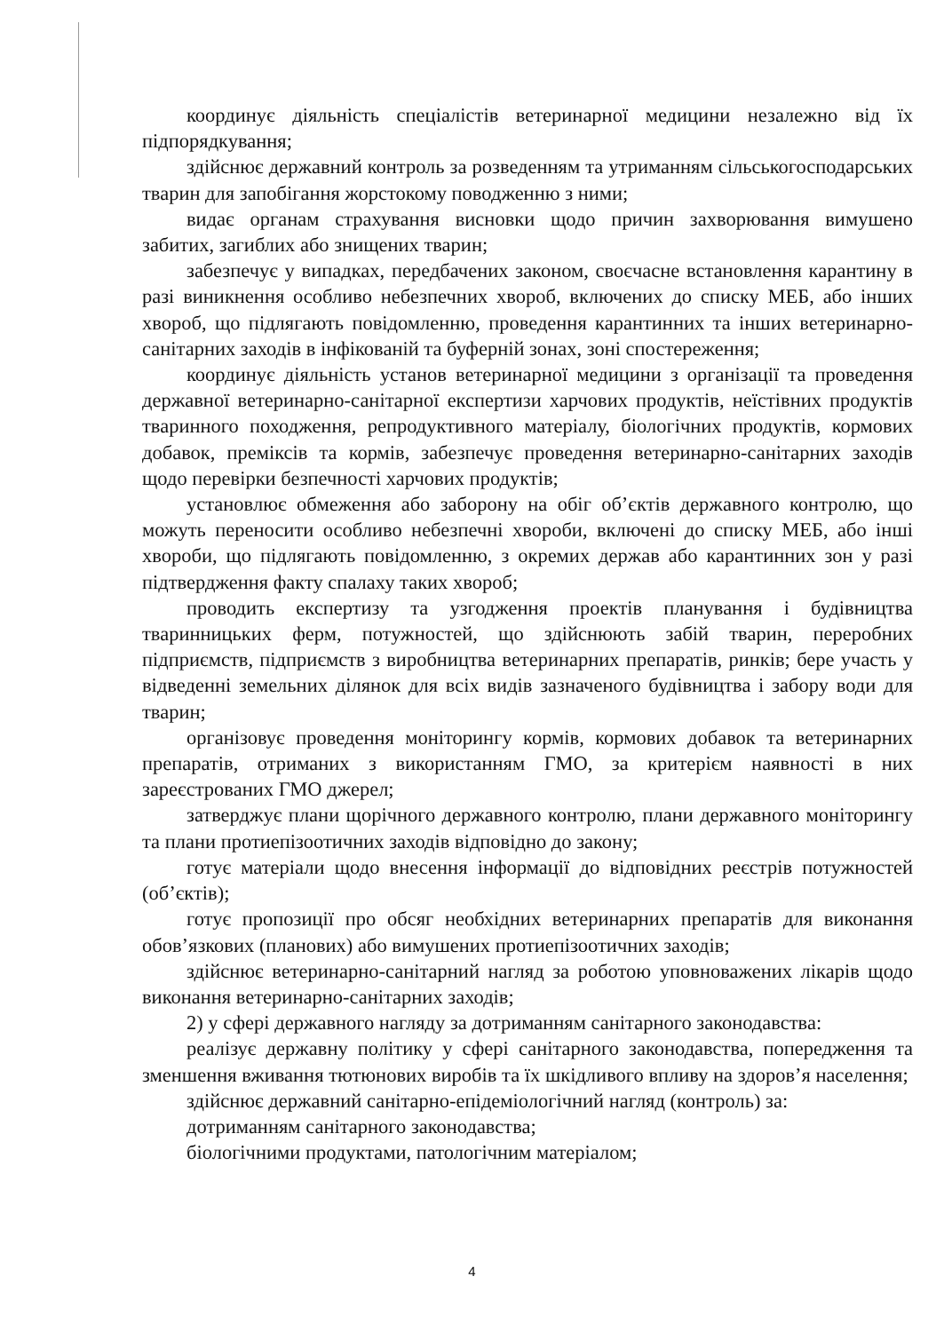координує діяльність спеціалістів ветеринарної медицини незалежно від їх підпорядкування;
здійснює державний контроль за розведенням та утриманням сільськогосподарських тварин для запобігання жорстокому поводженню з ними;
видає органам страхування висновки щодо причин захворювання вимушено забитих, загиблих або знищених тварин;
забезпечує у випадках, передбачених законом, своєчасне встановлення карантину в разі виникнення особливо небезпечних хвороб, включених до списку МЕБ, або інших хвороб, що підлягають повідомленню, проведення карантинних та інших ветеринарно-санітарних заходів в інфікованій та буферній зонах, зоні спостереження;
координує діяльність установ ветеринарної медицини з організації та проведення державної ветеринарно-санітарної експертизи харчових продуктів, неїстівних продуктів тваринного походження, репродуктивного матеріалу, біологічних продуктів, кормових добавок, преміксів та кормів, забезпечує проведення ветеринарно-санітарних заходів щодо перевірки безпечності харчових продуктів;
установлює обмеження або заборону на обіг об’єктів державного контролю, що можуть переносити особливо небезпечні хвороби, включені до списку МЕБ, або інші хвороби, що підлягають повідомленню, з окремих держав або карантинних зон у разі підтвердження факту спалаху таких хвороб;
проводить експертизу та узгодження проектів планування і будівництва тваринницьких ферм, потужностей, що здійснюють забій тварин, переробних підприємств, підприємств з виробництва ветеринарних препаратів, ринків; бере участь у відведенні земельних ділянок для всіх видів зазначеного будівництва і забору води для тварин;
організовує проведення моніторингу кормів, кормових добавок та ветеринарних препаратів, отриманих з використанням ГМО, за критерієм наявності в них зареєстрованих ГМО джерел;
затверджує плани щорічного державного контролю, плани державного моніторингу та плани протиепізоотичних заходів відповідно до закону;
готує матеріали щодо внесення інформації до відповідних реєстрів потужностей (об’єктів);
готує пропозиції про обсяг необхідних ветеринарних препаратів для виконання обов’язкових (планових) або вимушених протиепізоотичних заходів;
здійснює ветеринарно-санітарний нагляд за роботою уповноважених лікарів щодо виконання ветеринарно-санітарних заходів;
2) у сфері державного нагляду за дотриманням санітарного законодавства:
реалізує державну політику у сфері санітарного законодавства, попередження та зменшення вживання тютюнових виробів та їх шкідливого впливу на здоров’я населення;
здійснює державний санітарно-епідеміологічний нагляд (контроль) за:
дотриманням санітарного законодавства;
біологічними продуктами, патологічним матеріалом;
4